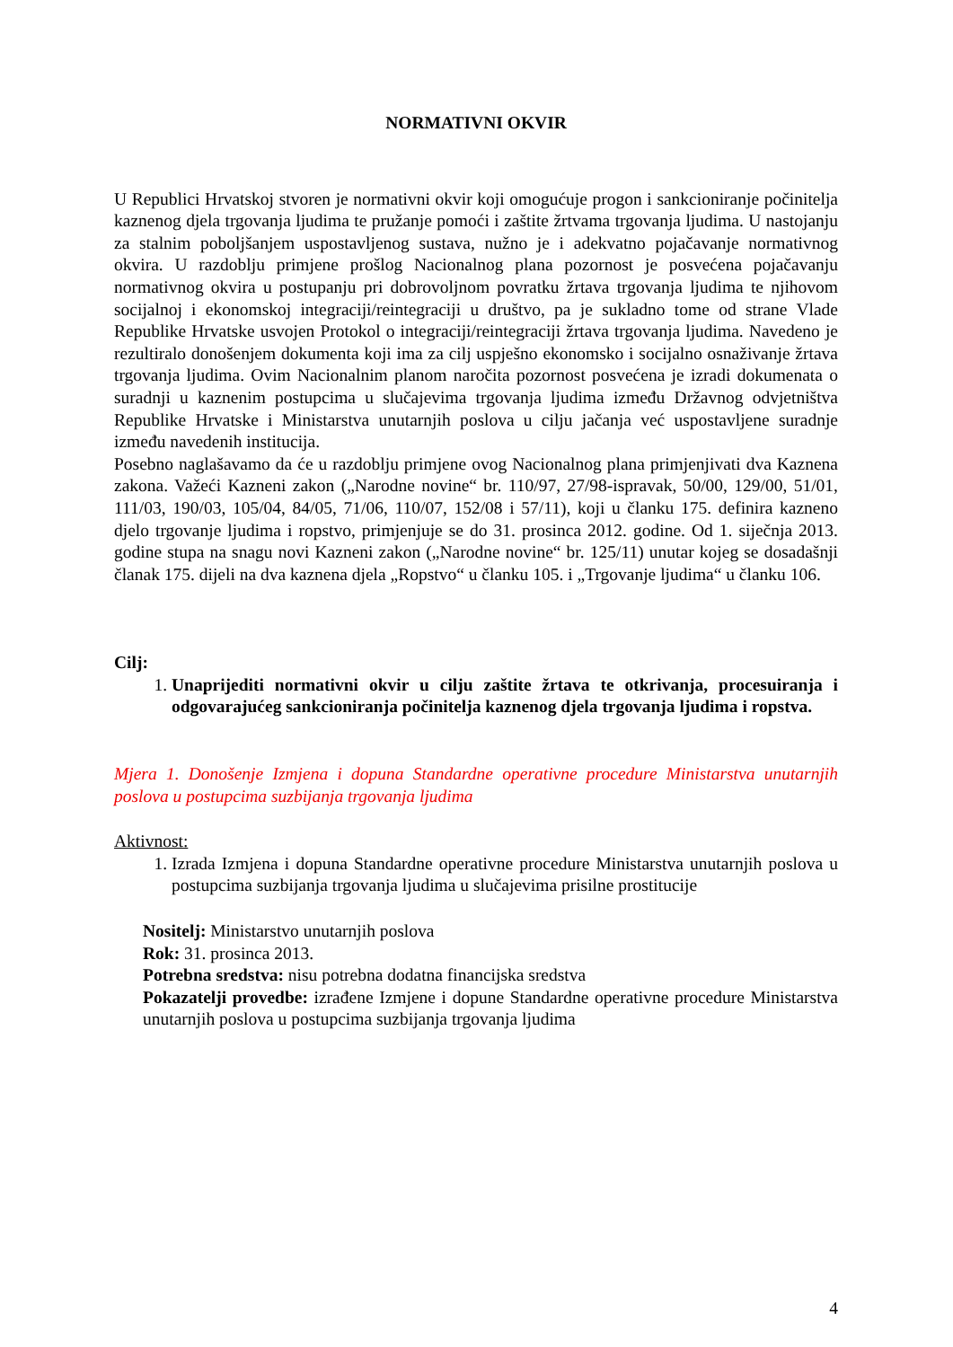NORMATIVNI OKVIR
U Republici Hrvatskoj stvoren je normativni okvir koji omogućuje progon i sankcioniranje počinitelja kaznenog djela trgovanja ljudima te pružanje pomoći i zaštite žrtvama trgovanja ljudima. U nastojanju za stalnim poboljšanjem uspostavljenog sustava, nužno je i adekvatno pojačavanje normativnog okvira. U razdoblju primjene prošlog Nacionalnog plana pozornost je posvećena pojačavanju normativnog okvira u postupanju pri dobrovoljnom povratku žrtava trgovanja ljudima te njihovom socijalnoj i ekonomskoj integraciji/reintegraciji u društvo, pa je sukladno tome od strane Vlade Republike Hrvatske usvojen Protokol o integraciji/reintegraciji žrtava trgovanja ljudima. Navedeno je rezultiralo donošenjem dokumenta koji ima za cilj uspješno ekonomsko i socijalno osnaživanje žrtava trgovanja ljudima. Ovim Nacionalnim planom naročita pozornost posvećena je izradi dokumenata o suradnji u kaznenim postupcima u slučajevima trgovanja ljudima između Državnog odvjetništva Republike Hrvatske i Ministarstva unutarnjih poslova u cilju jačanja već uspostavljene suradnje između navedenih institucija.
Posebno naglašavamo da će u razdoblju primjene ovog Nacionalnog plana primjenjivati dva Kaznena zakona. Važeći Kazneni zakon („Narodne novine“ br. 110/97, 27/98-ispravak, 50/00, 129/00, 51/01, 111/03, 190/03, 105/04, 84/05, 71/06, 110/07, 152/08 i 57/11), koji u članku 175. definira kazneno djelo trgovanje ljudima i ropstvo, primjenjuje se do 31. prosinca 2012. godine. Od 1. siječnja 2013. godine stupa na snagu novi Kazneni zakon („Narodne novine“ br. 125/11) unutar kojeg se dosadašnji članak 175. dijeli na dva kaznena djela „Ropstvo“ u članku 105. i „Trgovanje ljudima“ u članku 106.
Cilj:
1. Unaprijediti normativni okvir u cilju zaštite žrtava te otkrivanja, procesuiranja i odgovarajućeg sankcioniranja počinitelja kaznenog djela trgovanja ljudima i ropstva.
Mjera 1. Donošenje Izmjena i dopuna Standardne operativne procedure Ministarstva unutarnjih poslova u postupcima suzbijanja trgovanja ljudima
Aktivnost:
1. Izrada Izmjena i dopuna Standardne operativne procedure Ministarstva unutarnjih poslova u postupcima suzbijanja trgovanja ljudima u slučajevima prisilne prostitucije
Nositelj: Ministarstvo unutarnjih poslova
Rok: 31. prosinca 2013.
Potrebna sredstva: nisu potrebna dodatna financijska sredstva
Pokazatelji provedbe: izrađene Izmjene i dopune Standardne operativne procedure Ministarstva unutarnjih poslova u postupcima suzbijanja trgovanja ljudima
4